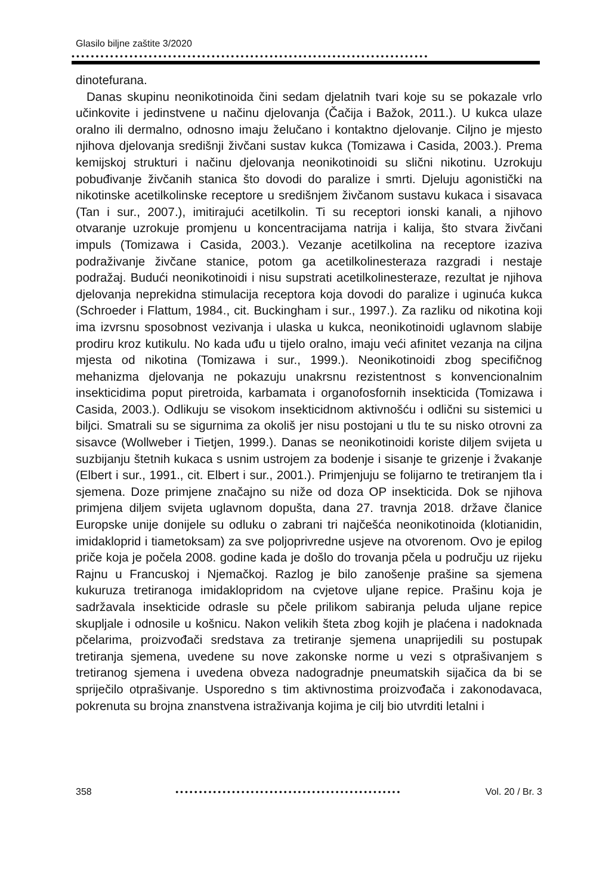Glasilo biljne zaštite 3/2020
••••••••••••••••••••••••••••••••••••••••••••••••••••••••••••••••••••••••••
dinotefurana.
Danas skupinu neonikotinoida čini sedam djelatnih tvari koje su se pokazale vrlo učinkovite i jedinstvene u načinu djelovanja (Čačija i Bažok, 2011.). U kukca ulaze oralno ili dermalno, odnosno imaju želučano i kontaktno djelovanje. Ciljno je mjesto njihova djelovanja središnji živčani sustav kukca (Tomizawa i Casida, 2003.). Prema kemijskoj strukturi i načinu djelovanja neonikotinoidi su slični nikotinu. Uzrokuju pobuđivanje živčanih stanica što dovodi do paralize i smrti. Djeluju agonistički na nikotinske acetilkolinske receptore u središnjem živčanom sustavu kukaca i sisavaca (Tan i sur., 2007.), imitirajući acetilkolin. Ti su receptori ionski kanali, a njihovo otvaranje uzrokuje promjenu u koncentracijama natrija i kalija, što stvara živčani impuls (Tomizawa i Casida, 2003.). Vezanje acetilkolina na receptore izaziva podraživanje živčane stanice, potom ga acetilkolinesteraza razgradi i nestaje podražaj. Budući neonikotinoidi i nisu supstrati acetilkolinesteraze, rezultat je njihova djelovanja neprekidna stimulacija receptora koja dovodi do paralize i uginuća kukca (Schroeder i Flattum, 1984., cit. Buckingham i sur., 1997.). Za razliku od nikotina koji ima izvrsnu sposobnost vezivanja i ulaska u kukca, neonikotinoidi uglavnom slabije prodiru kroz kutikulu. No kada uđu u tijelo oralno, imaju veći afinitet vezanja na ciljna mjesta od nikotina (Tomizawa i sur., 1999.). Neonikotinoidi zbog specifičnog mehanizma djelovanja ne pokazuju unakrsnu rezistentnost s konvencionalnim insekticidima poput piretroida, karbamata i organofosfornih insekticida (Tomizawa i Casida, 2003.). Odlikuju se visokom insekticidnom aktivnošću i odlični su sistemici u biljci. Smatrali su se sigurnima za okoliš jer nisu postojani u tlu te su nisko otrovni za sisavce (Wollweber i Tietjen, 1999.). Danas se neonikotinoidi koriste diljem svijeta u suzbijanju štetnih kukaca s usnim ustrojem za bodenje i sisanje te grizenje i žvakanje (Elbert i sur., 1991., cit. Elbert i sur., 2001.). Primjenjuju se folijarno te tretiranjem tla i sjemena. Doze primjene značajno su niže od doza OP insekticida. Dok se njihova primjena diljem svijeta uglavnom dopušta, dana 27. travnja 2018. države članice Europske unije donijele su odluku o zabrani tri najčešća neonikotinoida (klotianidin, imidakloprid i tiametoksam) za sve poljoprivredne usjeve na otvorenom. Ovo je epilog priče koja je počela 2008. godine kada je došlo do trovanja pčela u području uz rijeku Rajnu u Francuskoj i Njemačkoj. Razlog je bilo zanošenje prašine sa sjemena kukuruza tretiranoga imidaklopridom na cvjetove uljane repice. Prašinu koja je sadržavala insekticide odrasle su pčele prilikom sabiranja peluda uljane repice skupljale i odnosile u košnicu. Nakon velikih šteta zbog kojih je plaćena i nadoknada pčelarima, proizvođači sredstava za tretiranje sjemena unaprijedili su postupak tretiranja sjemena, uvedene su nove zakonske norme u vezi s otprašivanjem s tretiranog sjemena i uvedena obveza nadogradnje pneumatskih sijačica da bi se spriječilo otprašivanje. Usporedno s tim aktivnostima proizvođača i zakonodavaca, pokrenuta su brojna znanstvena istraživanja kojima je cilj bio utvrditi letalni i
358 •••••••••••••••••••••••••••••••••••••••••••••••• Vol. 20 / Br. 3